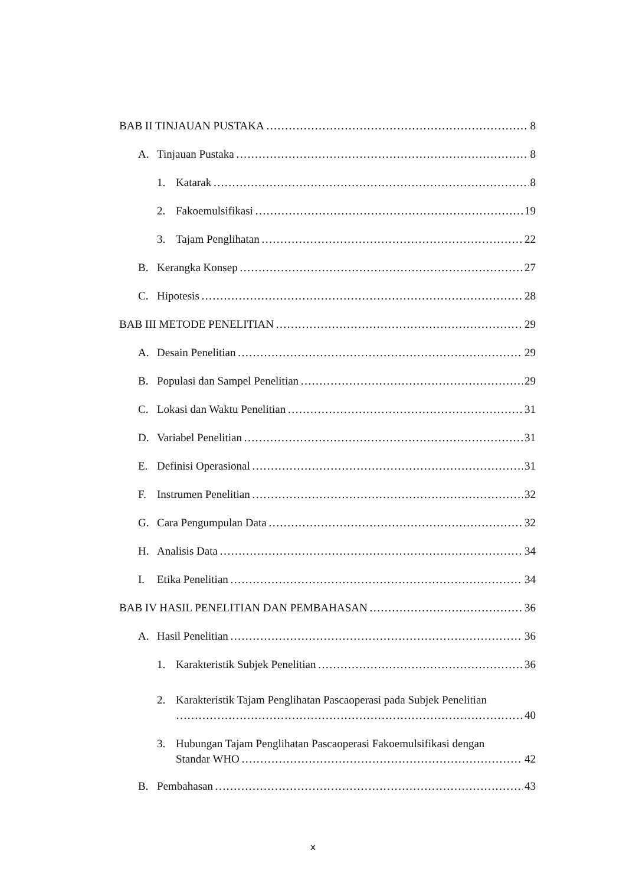BAB II TINJAUAN PUSTAKA 8
A. Tinjauan Pustaka 8
1. Katarak 8
2. Fakoemulsifikasi 19
3. Tajam Penglihatan 22
B. Kerangka Konsep 27
C. Hipotesis 28
BAB III METODE PENELITIAN 29
A. Desain Penelitian 29
B. Populasi dan Sampel Penelitian 29
C. Lokasi dan Waktu Penelitian 31
D. Variabel Penelitian 31
E. Definisi Operasional 31
F. Instrumen Penelitian 32
G. Cara Pengumpulan Data 32
H. Analisis Data 34
I. Etika Penelitian 34
BAB IV HASIL PENELITIAN DAN PEMBAHASAN 36
A. Hasil Penelitian 36
1. Karakteristik Subjek Penelitian 36
2. Karakteristik Tajam Penglihatan Pascaoperasi pada Subjek Penelitian
40
3. Hubungan Tajam Penglihatan Pascaoperasi Fakoemulsifikasi dengan
Standar WHO 42
B. Pembahasan 43
x